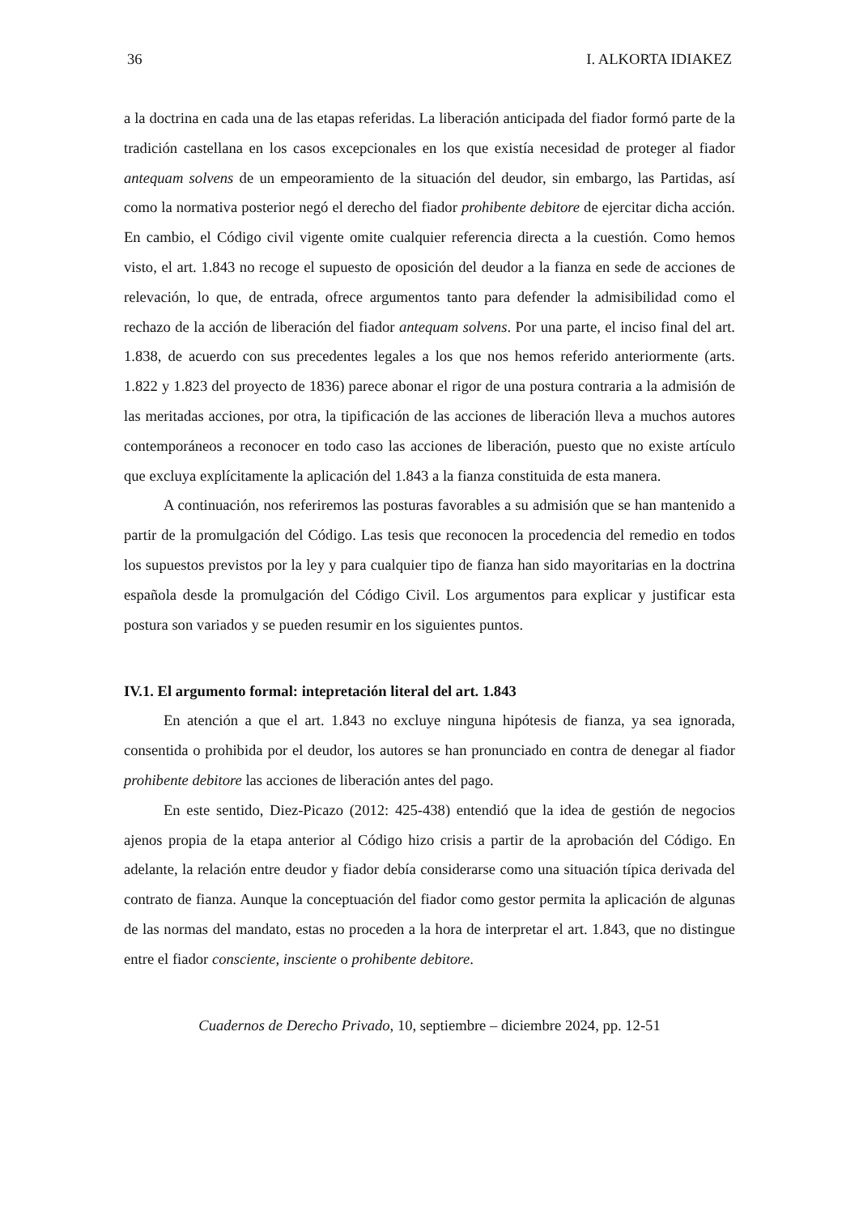36 I. ALKORTA IDIAKEZ
a la doctrina en cada una de las etapas referidas. La liberación anticipada del fiador formó parte de la tradición castellana en los casos excepcionales en los que existía necesidad de proteger al fiador antequam solvens de un empeoramiento de la situación del deudor, sin embargo, las Partidas, así como la normativa posterior negó el derecho del fiador prohibente debitore de ejercitar dicha acción. En cambio, el Código civil vigente omite cualquier referencia directa a la cuestión. Como hemos visto, el art. 1.843 no recoge el supuesto de oposición del deudor a la fianza en sede de acciones de relevación, lo que, de entrada, ofrece argumentos tanto para defender la admisibilidad como el rechazo de la acción de liberación del fiador antequam solvens. Por una parte, el inciso final del art. 1.838, de acuerdo con sus precedentes legales a los que nos hemos referido anteriormente (arts. 1.822 y 1.823 del proyecto de 1836) parece abonar el rigor de una postura contraria a la admisión de las meritadas acciones, por otra, la tipificación de las acciones de liberación lleva a muchos autores contemporáneos a reconocer en todo caso las acciones de liberación, puesto que no existe artículo que excluya explícitamente la aplicación del 1.843 a la fianza constituida de esta manera.
A continuación, nos referiremos las posturas favorables a su admisión que se han mantenido a partir de la promulgación del Código. Las tesis que reconocen la procedencia del remedio en todos los supuestos previstos por la ley y para cualquier tipo de fianza han sido mayoritarias en la doctrina española desde la promulgación del Código Civil. Los argumentos para explicar y justificar esta postura son variados y se pueden resumir en los siguientes puntos.
IV.1. El argumento formal: intepretación literal del art. 1.843
En atención a que el art. 1.843 no excluye ninguna hipótesis de fianza, ya sea ignorada, consentida o prohibida por el deudor, los autores se han pronunciado en contra de denegar al fiador prohibente debitore las acciones de liberación antes del pago.
En este sentido, Diez-Picazo (2012: 425-438) entendió que la idea de gestión de negocios ajenos propia de la etapa anterior al Código hizo crisis a partir de la aprobación del Código. En adelante, la relación entre deudor y fiador debía considerarse como una situación típica derivada del contrato de fianza. Aunque la conceptuación del fiador como gestor permita la aplicación de algunas de las normas del mandato, estas no proceden a la hora de interpretar el art. 1.843, que no distingue entre el fiador consciente, insciente o prohibente debitore.
Cuadernos de Derecho Privado, 10, septiembre – diciembre 2024, pp. 12-51